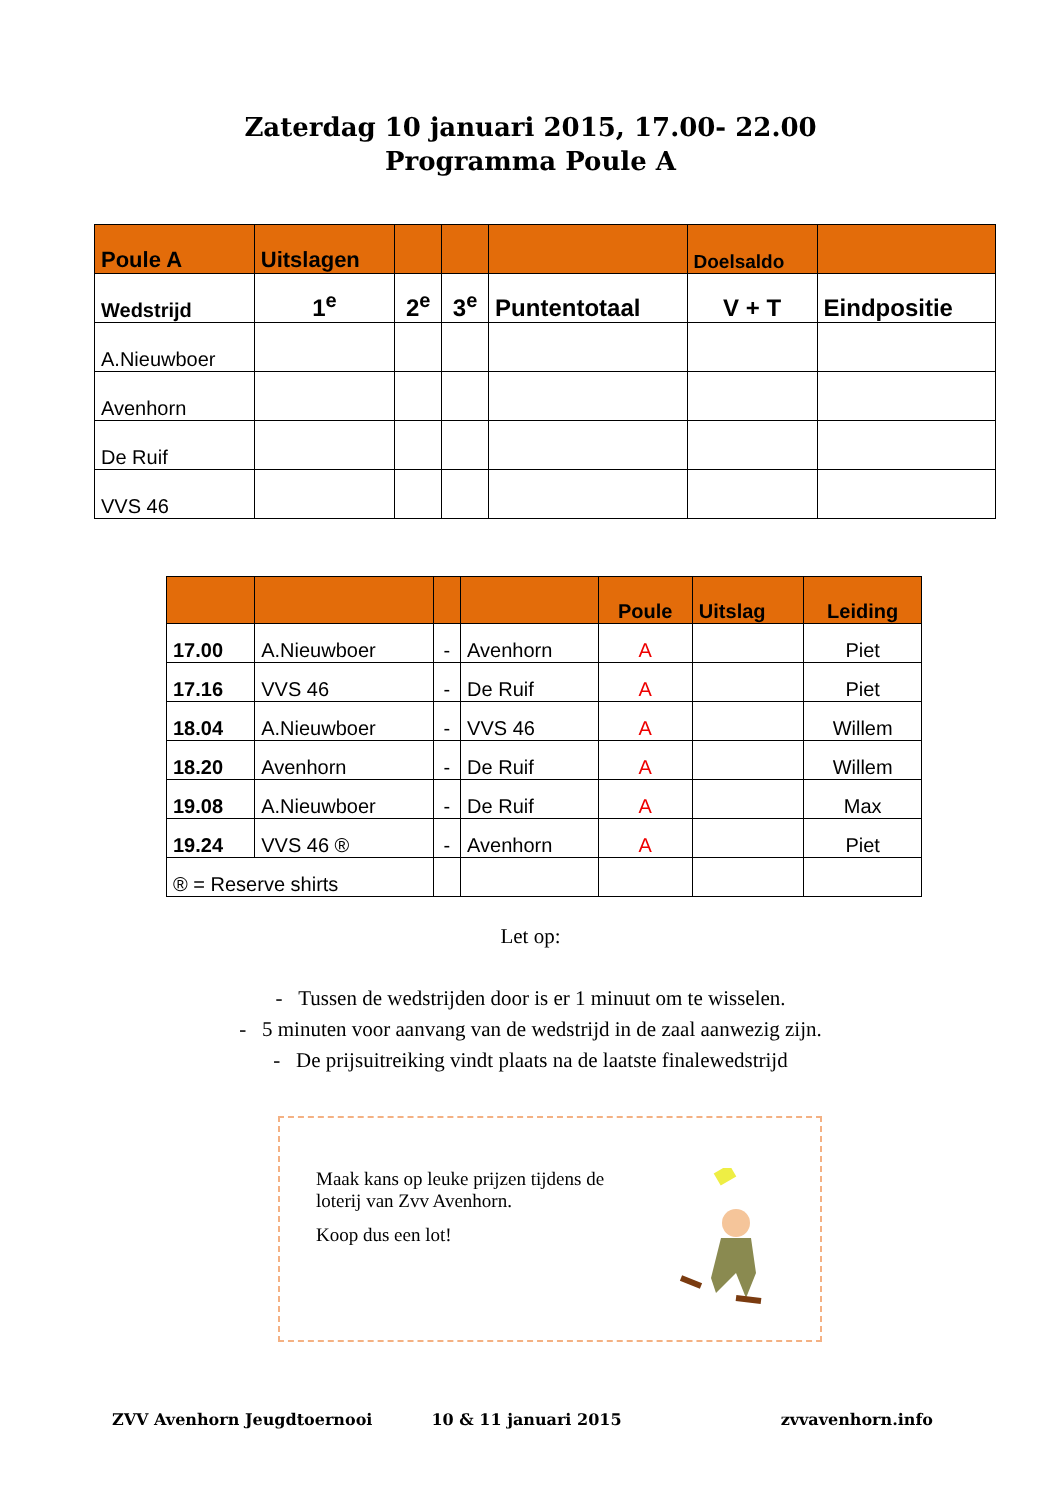Zaterdag 10 januari 2015, 17.00- 22.00
Programma Poule A
| Poule A | Uitslagen | | | | Doelsaldo | |
| --- | --- | --- | --- | --- | --- | --- |
| Wedstrijd | 1<sup>e</sup> | 2<sup>e</sup> | 3<sup>e</sup> | Puntentotaal | V + T | Eindpositie |
| A.Nieuwboer | | | | | | |
| Avenhorn | | | | | | |
| De Ruif | | | | | | |
| VVS 46 | | | | | | |
| | | | | Poule | Uitslag | Leiding |
| --- | --- | --- | --- | --- | --- | --- |
| 17.00 | A.Nieuwboer | - | Avenhorn | A | | Piet |
| 17.16 | VVS 46 | - | De Ruif | A | | Piet |
| 18.04 | A.Nieuwboer | - | VVS 46 | A | | Willem |
| 18.20 | Avenhorn | - | De Ruif | A | | Willem |
| 19.08 | A.Nieuwboer | - | De Ruif | A | | Max |
| 19.24 | VVS 46 ® | - | Avenhorn | A | | Piet |
| ® = Reserve shirts | | | | | | |
Let op:
- Tussen de wedstrijden door is er 1 minuut om te wisselen.
- 5 minuten voor aanvang van de wedstrijd in de zaal aanwezig zijn.
- De prijsuitreiking vindt plaats na de laatste finalewedstrijd
Maak kans op leuke prijzen tijdens de loterij van Zvv Avenhorn.
Koop dus een lot!
ZVV Avenhorn Jeugdtoernooi 10 & 11 januari 2015 zvvavenhorn.info